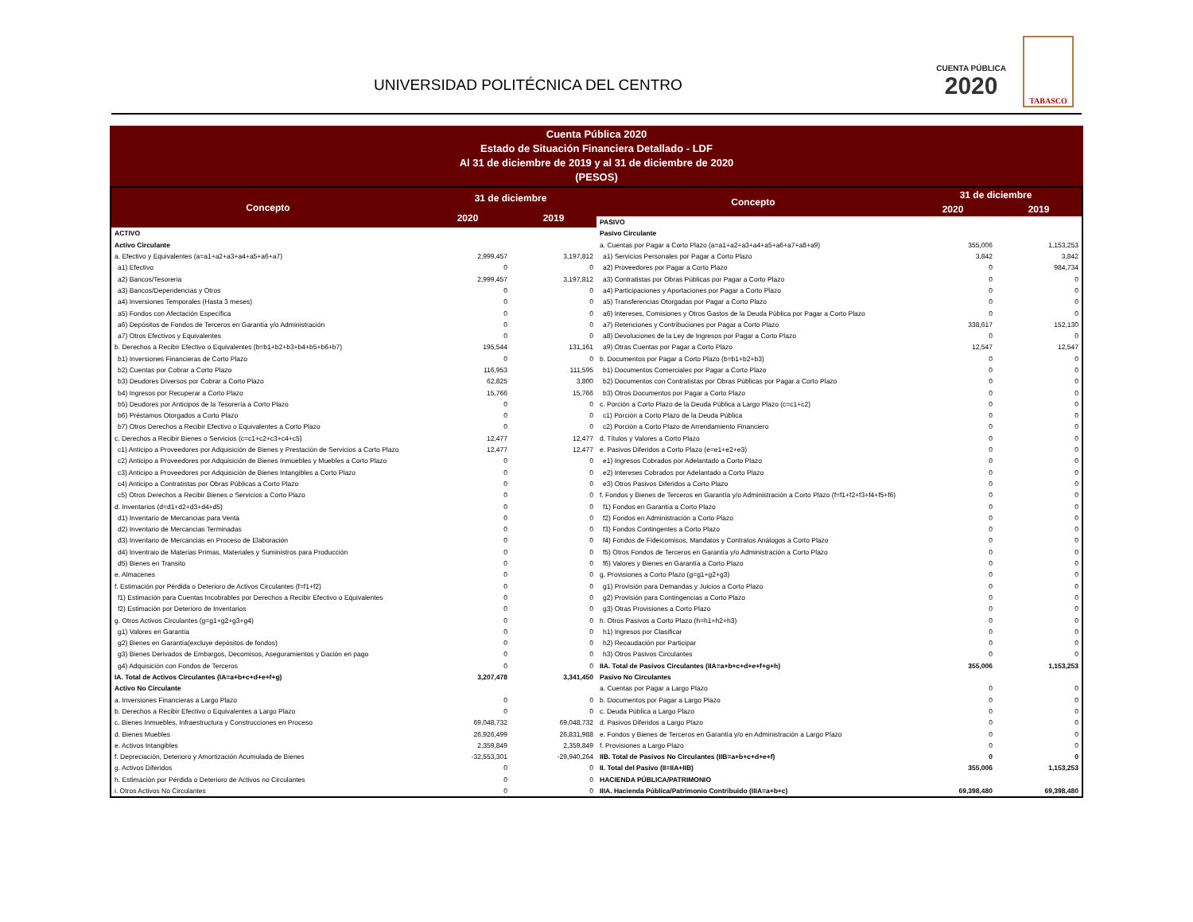UNIVERSIDAD POLITÉCNICA DEL CENTRO
CUENTA PÚBLICA
2020
TABASCO
Cuenta Pública 2020
Estado de Situación Financiera Detallado - LDF
Al 31 de diciembre de 2019 y al 31 de diciembre de 2020
(PESOS)
| Concepto | 31 de diciembre | |
| --- | --- | --- |
| | 2020 | 2019 |
| ACTIVO | | |
| Activo Circulante | | |
| a. Efectivo y Equivalentes (a=a1+a2+a3+a4+a5+a6+a7) | 2,999,457 | 3,197,812 |
| a1) Efectivo | 0 | 0 |
| a2) Bancos/Tesoreria | 2,999,457 | 3,197,812 |
| a3) Bancos/Dependencias y Otros | 0 | 0 |
| a4) Inversiones Temporales (Hasta 3 meses) | 0 | 0 |
| a5) Fondos con Afectación Específica | 0 | 0 |
| a6) Depósitos de Fondos de Terceros en Garantía y/o Administración | 0 | 0 |
| a7) Otros Efectivos y Equivalentes | 0 | 0 |
| b. Derechos a Recibir Efectivo o Equivalentes (b=b1+b2+b3+b4+b5+b6+b7) | 195,544 | 131,161 |
| b1) Inversiones Financieras de Corto Plazo | 0 | 0 |
| b2) Cuentas por Cobrar a Corto Plazo | 116,953 | 111,595 |
| b3) Deudores Diversos por Cobrar a Corto Plazo | 62,825 | 3,800 |
| b4) Ingresos por Recuperar a Corto Plazo | 15,766 | 15,766 |
| b5) Deudores por Anticipos de la Tesorería a Corto Plazo | 0 | 0 |
| b6) Préstamos Otorgados a Corto Plazo | 0 | 0 |
| b7) Otros Derechos a Recibir Efectivo o Equivalentes a Corto Plazo | 0 | 0 |
| c. Derechos a Recibir Bienes o Servicios (c=c1+c2+c3+c4+c5) | 12,477 | 12,477 |
| c1) Anticipo a Proveedores por Adquisición de Bienes y Prestación de Servicios a Corto Plazo | 12,477 | 12,477 |
| c2) Anticipo a Proveedores por Adquisición de Bienes Inmuebles y Muebles a Corto Plazo | 0 | 0 |
| c3) Anticipo a Proveedores por Adquisición de Bienes Intangibles a Corto Plazo | 0 | 0 |
| c4) Anticipo a Contratistas por Obras Públicas a Corto Plazo | 0 | 0 |
| c5) Otros Derechos a Recibir Bienes o Servicios a Corto Plazo | 0 | 0 |
| d. Inventarios (d=d1+d2+d3+d4+d5) | 0 | 0 |
| d1) Inventario de Mercancias para Venta | 0 | 0 |
| d2) Inventario de Mercancias Terminadas | 0 | 0 |
| d3) Inventario de Mercancias en Proceso de Elaboración | 0 | 0 |
| d4) Inventraio de Materias Primas, Materiales y Suministros para Producción | 0 | 0 |
| d5) Bienes en Transito | 0 | 0 |
| e. Almacenes | 0 | 0 |
| f. Estimación por Pérdida o Deterioro de Activos Circulantes (f=f1+f2) | 0 | 0 |
| f1) Estimación para Cuentas Incobrables por Derechos a Recibir Efectivo o Equivalentes | 0 | 0 |
| f2) Estimación por Deterioro de Inventarios | 0 | 0 |
| g. Otros Activos Circulantes (g=g1+g2+g3+g4) | 0 | 0 |
| g1) Valores en Garantía | 0 | 0 |
| g2) Bienes en Garantía(excluye depósitos de fondos) | 0 | 0 |
| g3) Bienes Derivados de Embargos, Decomisos, Aseguramientos y Dación en pago | 0 | 0 |
| g4) Adquisición con Fondos de Terceros | 0 | 0 |
| IA. Total de Activos Circulantes (IA=a+b+c+d+e+f+g) | 3,207,478 | 3,341,450 |
| Activo No Circulante | | |
| a. Inversiones Financieras a Largo Plazo | 0 | 0 |
| b. Derechos a Recibir Efectivo o Equivalentes a Largo Plazo | 0 | 0 |
| c. Bienes Inmuebles, Infraestructura y Construcciones en Proceso | 69,048,732 | 69,048,732 |
| d. Bienes Muebles | 26,926,499 | 26,831,988 |
| e. Activos Intangibles | 2,359,849 | 2,359,849 |
| f. Depreciación, Deterioro y Amortización Acumulada de Bienes | -32,553,301 | -29,940,264 |
| g. Activos Diferidos | 0 | 0 |
| h. Estimación por Pérdida o Deterioro de Activos no Circulantes | 0 | 0 |
| i. Otros Activos No Circulantes | 0 | 0 |
| Concepto | 31 de diciembre | |
| --- | --- | --- |
| | 2020 | 2019 |
| PASIVO | | |
| Pasivo Circulante | | |
| a. Cuentas por Pagar a Corto Plazo (a=a1+a2+a3+a4+a5+a6+a7+a8+a9) | 355,006 | 1,153,253 |
| a1) Servicios Personales por Pagar a Corto Plazo | 3,842 | 3,842 |
| a2) Proveedores por Pagar a Corto Plazo | 0 | 984,734 |
| a3) Contratistas por Obras Públicas por Pagar a Corto Plazo | 0 | 0 |
| a4) Participaciones y Aportaciones por Pagar a Corto Plazo | 0 | 0 |
| a5) Transferencias Otorgadas por Pagar a Corto Plazo | 0 | 0 |
| a6) Intereses, Comisiones y Otros Gastos de la Deuda Pública por Pagar a Corto Plazo | 0 | 0 |
| a7) Retenciones y Contribuciones por Pagar a Corto Plazo | 338,617 | 152,130 |
| a8) Devoluciones de la Ley de Ingresos por Pagar a Corto Plazo | 0 | 0 |
| a9) Otras Cuentas por Pagar a Corto Plazo | 12,547 | 12,547 |
| b. Documentos por Pagar a Corto Plazo (b=b1+b2+b3) | 0 | 0 |
| b1) Documentos Comerciales por Pagar a Corto Plazo | 0 | 0 |
| b2) Documentos con Contratistas por Obras Públicas por Pagar a Corto Plazo | 0 | 0 |
| b3) Otros Documentos por Pagar a Corto Plazo | 0 | 0 |
| c. Porción a Corto Plazo de la Deuda Pública a Largo Plazo (c=c1+c2) | 0 | 0 |
| c1) Porción a Corto Plazo de la Deuda Pública | 0 | 0 |
| c2) Porción a Corto Plazo de Arrendamiento Financiero | 0 | 0 |
| d. Títulos y Valores a Corto Plazo | 0 | 0 |
| e. Pasivos Diferidos a Corto Plazo (e=e1+e2+e3) | 0 | 0 |
| e1) Ingresos Cobrados por Adelantado a Corto Plazo | 0 | 0 |
| e2) Intereses Cobrados por Adelantado a Corto Plazo | 0 | 0 |
| e3) Otros Pasivos Diferidos a Corto Plazo | 0 | 0 |
| f. Fondos y Bienes de Terceros en Garantía y/o Administración a Corto Plazo (f=f1+f2+f3+f4+f5+f6) | 0 | 0 |
| f1) Fondos en Garantía a Corto Plazo | 0 | 0 |
| f2) Fondos en Administración a Corto Plazo | 0 | 0 |
| f3) Fondos Contingentes a Corto Plazo | 0 | 0 |
| f4) Fondos de Fideicomisos, Mandatos y Contratos Análogos a Corto Plazo | 0 | 0 |
| f5) Otros Fondos de Terceros en Garantía y/o Administración a Corto Plazo | 0 | 0 |
| f6) Valores y Bienes en Garantía a Corto Plazo | 0 | 0 |
| g. Provisiones a Corto Plazo (g=g1+g2+g3) | 0 | 0 |
| g1) Provisión para Demandas y Juicios a Corto Plazo | 0 | 0 |
| g2) Provisión para Contingencias a Corto Plazo | 0 | 0 |
| g3) Otras Provisiones a Corto Plazo | 0 | 0 |
| h. Otros Pasivos a Corto Plazo (h=h1+h2+h3) | 0 | 0 |
| h1) Ingresos por Clasificar | 0 | 0 |
| h2) Recaudación por Participar | 0 | 0 |
| h3) Otros Pasivos Circulantes | 0 | 0 |
| IIA. Total de Pasivos Circulantes (IIA=a+b+c+d+e+f+g+h) | 355,006 | 1,153,253 |
| Pasivo No Circulantes | | |
| a. Cuentas por Pagar a Largo Plazo | 0 | 0 |
| b. Documentos por Pagar a Largo Plazo | 0 | 0 |
| c. Deuda Pública a Largo Plazo | 0 | 0 |
| d. Pasivos Diferidos a Largo Plazo | 0 | 0 |
| e. Fondos y Bienes de Terceros en Garantía y/o en Administración a Largo Plazo | 0 | 0 |
| f. Provisiones a Largo Plazo | 0 | 0 |
| IIB. Total de Pasivos No Circulantes (IIB=a+b+c+d+e+f) | 0 | 0 |
| II. Total del Pasivo (II=IIA+IIB) | 355,006 | 1,153,253 |
| HACIENDA PÚBLICA/PATRIMONIO | | |
| IIIA. Hacienda Pública/Patrimonio Contribuido (IIIA=a+b+c) | 69,398,480 | 69,398,480 |